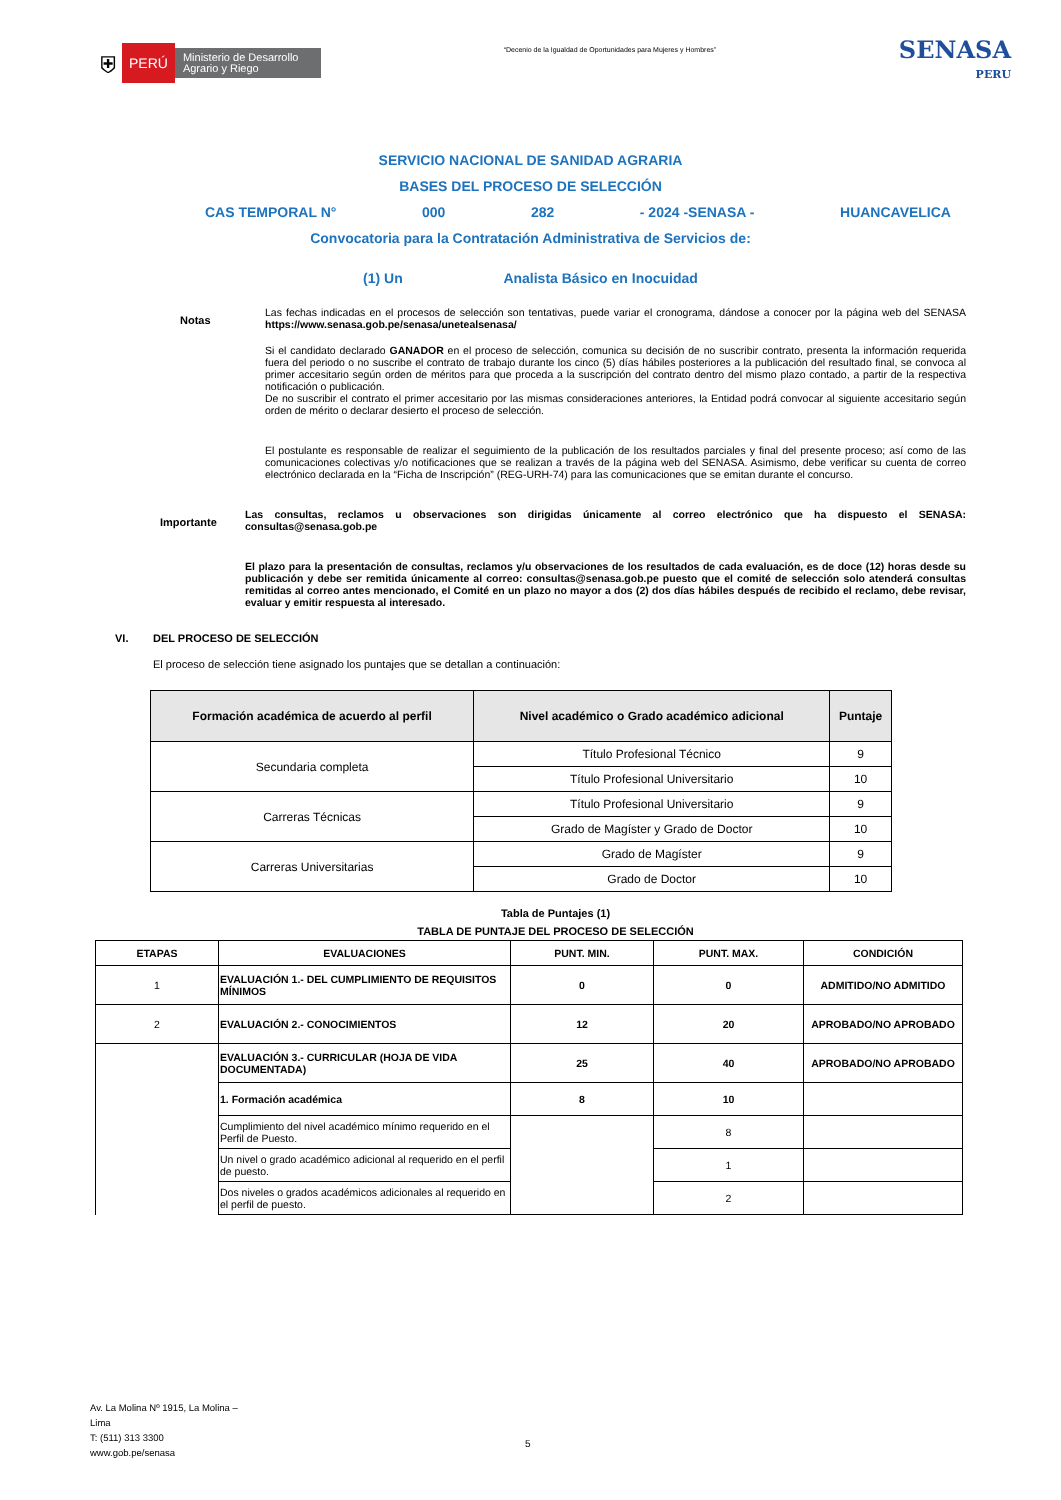⛨ PERÚ Ministerio de Desarrollo Agrario y Riego
“Decenio de la Igualdad de Oportunidades para Mujeres y Hombres”
SENASA
PERU
SERVICIO NACIONAL DE SANIDAD AGRARIA
BASES DEL PROCESO DE SELECCIÓN
CAS TEMPORAL N° 000 282 - 2024 -SENASA - HUANCAVELICA
Convocatoria para la Contratación Administrativa de Servicios de:
(1) Un Analista Básico en Inocuidad
Notas
Las fechas indicadas en el procesos de selección son tentativas, puede variar el cronograma, dándose a conocer por la página web del SENASA https://www.senasa.gob.pe/senasa/unetealsenasa/
Si el candidato declarado GANADOR en el proceso de selección, comunica su decisión de no suscribir contrato, presenta la información requerida fuera del periodo o no suscribe el contrato de trabajo durante los cinco (5) días hábiles posteriores a la publicación del resultado final, se convoca al primer accesitario según orden de méritos para que proceda a la suscripción del contrato dentro del mismo plazo contado, a partir de la respectiva notificación o publicación.
De no suscribir el contrato el primer accesitario por las mismas consideraciones anteriores, la Entidad podrá convocar al siguiente accesitario según orden de mérito o declarar desierto el proceso de selección.
El postulante es responsable de realizar el seguimiento de la publicación de los resultados parciales y final del presente proceso; así como de las comunicaciones colectivas y/o notificaciones que se realizan a través de la página web del SENASA. Asimismo, debe verificar su cuenta de correo electrónico declarada en la “Ficha de Inscripción” (REG-URH-74) para las comunicaciones que se emitan durante el concurso.
Importante
Las consultas, reclamos u observaciones son dirigidas únicamente al correo electrónico que ha dispuesto el SENASA: consultas@senasa.gob.pe
El plazo para la presentación de consultas, reclamos y/u observaciones de los resultados de cada evaluación, es de doce (12) horas desde su publicación y debe ser remitida únicamente al correo: consultas@senasa.gob.pe puesto que el comité de selección solo atenderá consultas remitidas al correo antes mencionado, el Comité en un plazo no mayor a dos (2) dos días hábiles después de recibido el reclamo, debe revisar, evaluar y emitir respuesta al interesado.
VI. DEL PROCESO DE SELECCIÓN
El proceso de selección tiene asignado los puntajes que se detallan a continuación:
| Formación académica de acuerdo al perfil | Nivel académico o Grado académico adicional | Puntaje |
| --- | --- | --- |
| Secundaria completa | Título Profesional Técnico | 9 |
| | Título Profesional Universitario | 10 |
| Carreras Técnicas | Título Profesional Universitario | 9 |
| | Grado de Magíster y Grado de Doctor | 10 |
| Carreras Universitarias | Grado de Magíster | 9 |
| | Grado de Doctor | 10 |
Tabla de Puntajes (1)
TABLA DE PUNTAJE DEL PROCESO DE SELECCIÓN
| ETAPAS | EVALUACIONES | PUNT. MIN. | PUNT. MAX. | CONDICIÓN |
| --- | --- | --- | --- | --- |
| 1 | EVALUACIÓN 1.- DEL CUMPLIMIENTO DE REQUISITOS MÍNIMOS | 0 | 0 | ADMITIDO/NO ADMITIDO |
| 2 | EVALUACIÓN 2.- CONOCIMIENTOS | 12 | 20 | APROBADO/NO APROBADO |
| | EVALUACIÓN 3.- CURRICULAR (HOJA DE VIDA DOCUMENTADA) | 25 | 40 | APROBADO/NO APROBADO |
| | 1. Formación académica | 8 | 10 | |
| | Cumplimiento del nivel académico mínimo requerido en el Perfil de Puesto. | | 8 | |
| | Un nivel o grado académico adicional al requerido en el perfil de puesto. | | 1 | |
| | Dos niveles o grados académicos adicionales al requerido en el perfil de puesto. | | 2 | |
Av. La Molina Nº 1915, La Molina –
Lima
T: (511) 313 3300
www.gob.pe/senasa
5